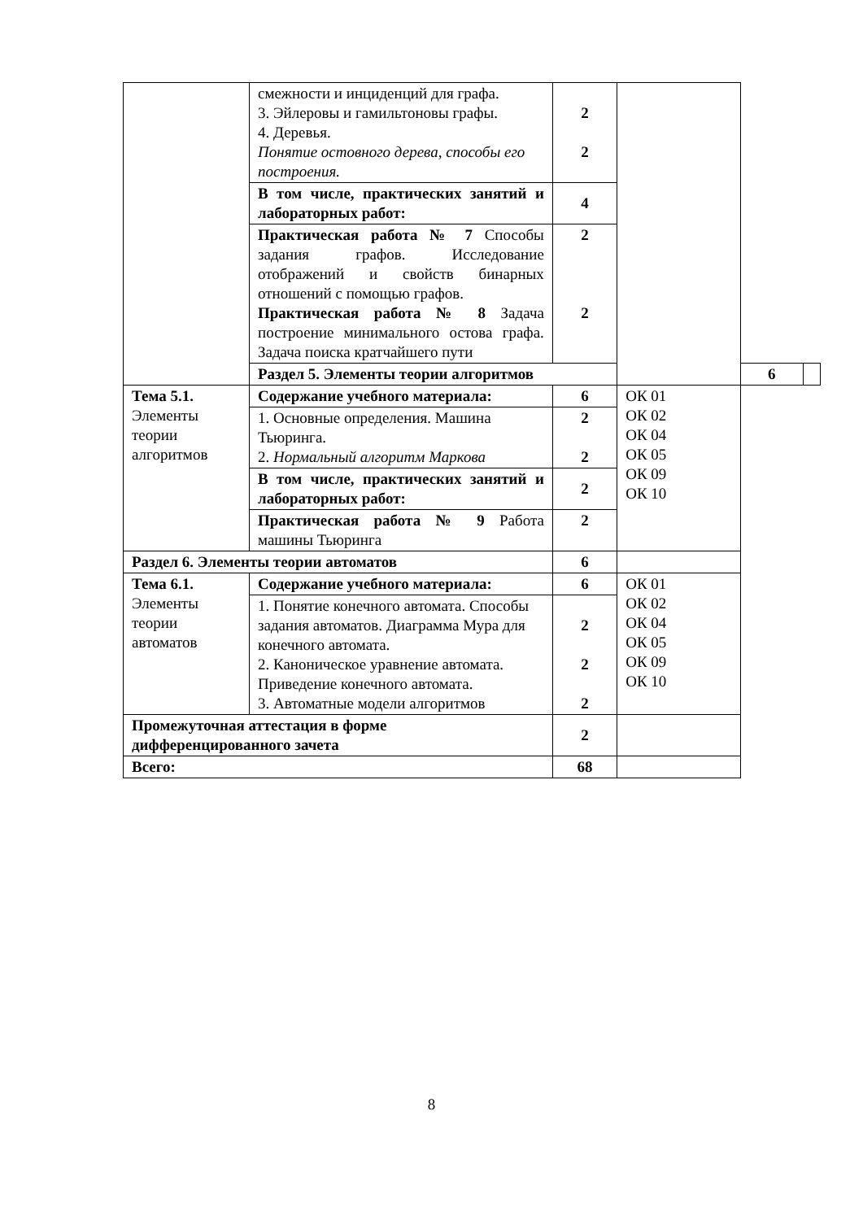| | смежности и инциденций для графа. 3. Эйлеровы и гамильтоновы графы. 4. Деревья. Понятие остовного дерева, способы его построения. | 2 2 | | | |
| | В том числе, практических занятий и лабораторных работ: | 4 | | | |
| | Практическая работа № 7 Способы задания графов. Исследование отображений и свойств бинарных отношений с помощью графов. Практическая работа № 8 Задача построение минимального остова графа. Задача поиска кратчайшего пути | 2 2 | | | |
| | Раздел 5. Элементы теории алгоритмов | | | 6 | |
| Тема 5.1. Элементы теории алгоритмов | Содержание учебного материала: | 6 | ОК 01 ОК 02 ОК 04 ОК 05 ОК 09 ОК 10 | | |
| | 1. Основные определения. Машина Тьюринга. 2. Нормальный алгоритм Маркова | 2 2 | | | |
| | В том числе, практических занятий и лабораторных работ: | 2 | | | |
| | Практическая работа № 9 Работа машины Тьюринга | 2 | | | |
| Раздел 6. Элементы теории автоматов | | 6 | | | |
| Тема 6.1. Элементы теории автоматов | Содержание учебного материала: | 6 | ОК 01 ОК 02 ОК 04 ОК 05 ОК 09 ОК 10 | | |
| | 1. Понятие конечного автомата. Способы задания автоматов. Диаграмма Мура для конечного автомата. 2. Каноническое уравнение автомата. Приведение конечного автомата. 3. Автоматные модели алгоритмов | 2 2 2 | | | |
| Промежуточная аттестация в форме дифференцированного зачета | | 2 | | | |
| Всего: | | 68 | | | |
8